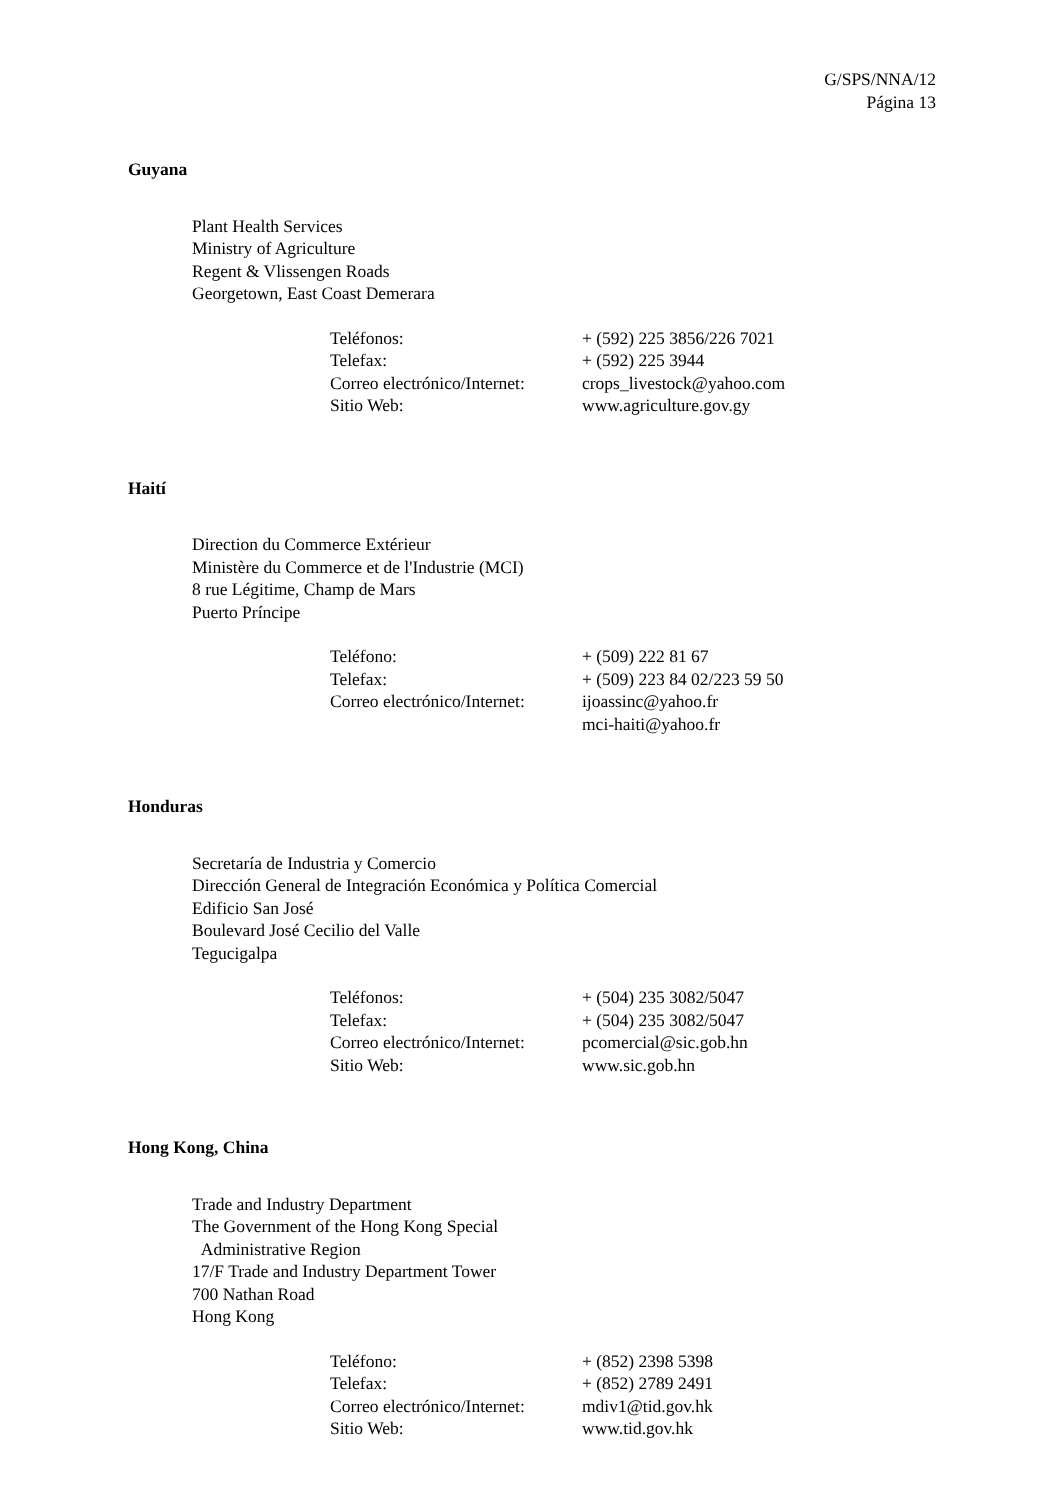G/SPS/NNA/12
Página 13
Guyana
Plant Health Services
Ministry of Agriculture
Regent & Vlissengen Roads
Georgetown, East Coast Demerara
| Teléfonos: | + (592) 225 3856/226 7021 |
| Telefax: | + (592) 225 3944 |
| Correo electrónico/Internet: | crops_livestock@yahoo.com |
| Sitio Web: | www.agriculture.gov.gy |
Haití
Direction du Commerce Extérieur
Ministère du Commerce et de l'Industrie (MCI)
8 rue Légitime, Champ de Mars
Puerto Príncipe
| Teléfono: | + (509) 222 81 67 |
| Telefax: | + (509) 223 84 02/223 59 50 |
| Correo electrónico/Internet: | ijoassinc@yahoo.fr mci-haiti@yahoo.fr |
Honduras
Secretaría de Industria y Comercio
Dirección General de Integración Económica y Política Comercial
Edificio San José
Boulevard José Cecilio del Valle
Tegucigalpa
| Teléfonos: | + (504) 235 3082/5047 |
| Telefax: | + (504) 235 3082/5047 |
| Correo electrónico/Internet: | pcomercial@sic.gob.hn |
| Sitio Web: | www.sic.gob.hn |
Hong Kong, China
Trade and Industry Department
The Government of the Hong Kong Special
Administrative Region
17/F Trade and Industry Department Tower
700 Nathan Road
Hong Kong
| Teléfono: | + (852) 2398 5398 |
| Telefax: | + (852) 2789 2491 |
| Correo electrónico/Internet: | mdiv1@tid.gov.hk |
| Sitio Web: | www.tid.gov.hk |